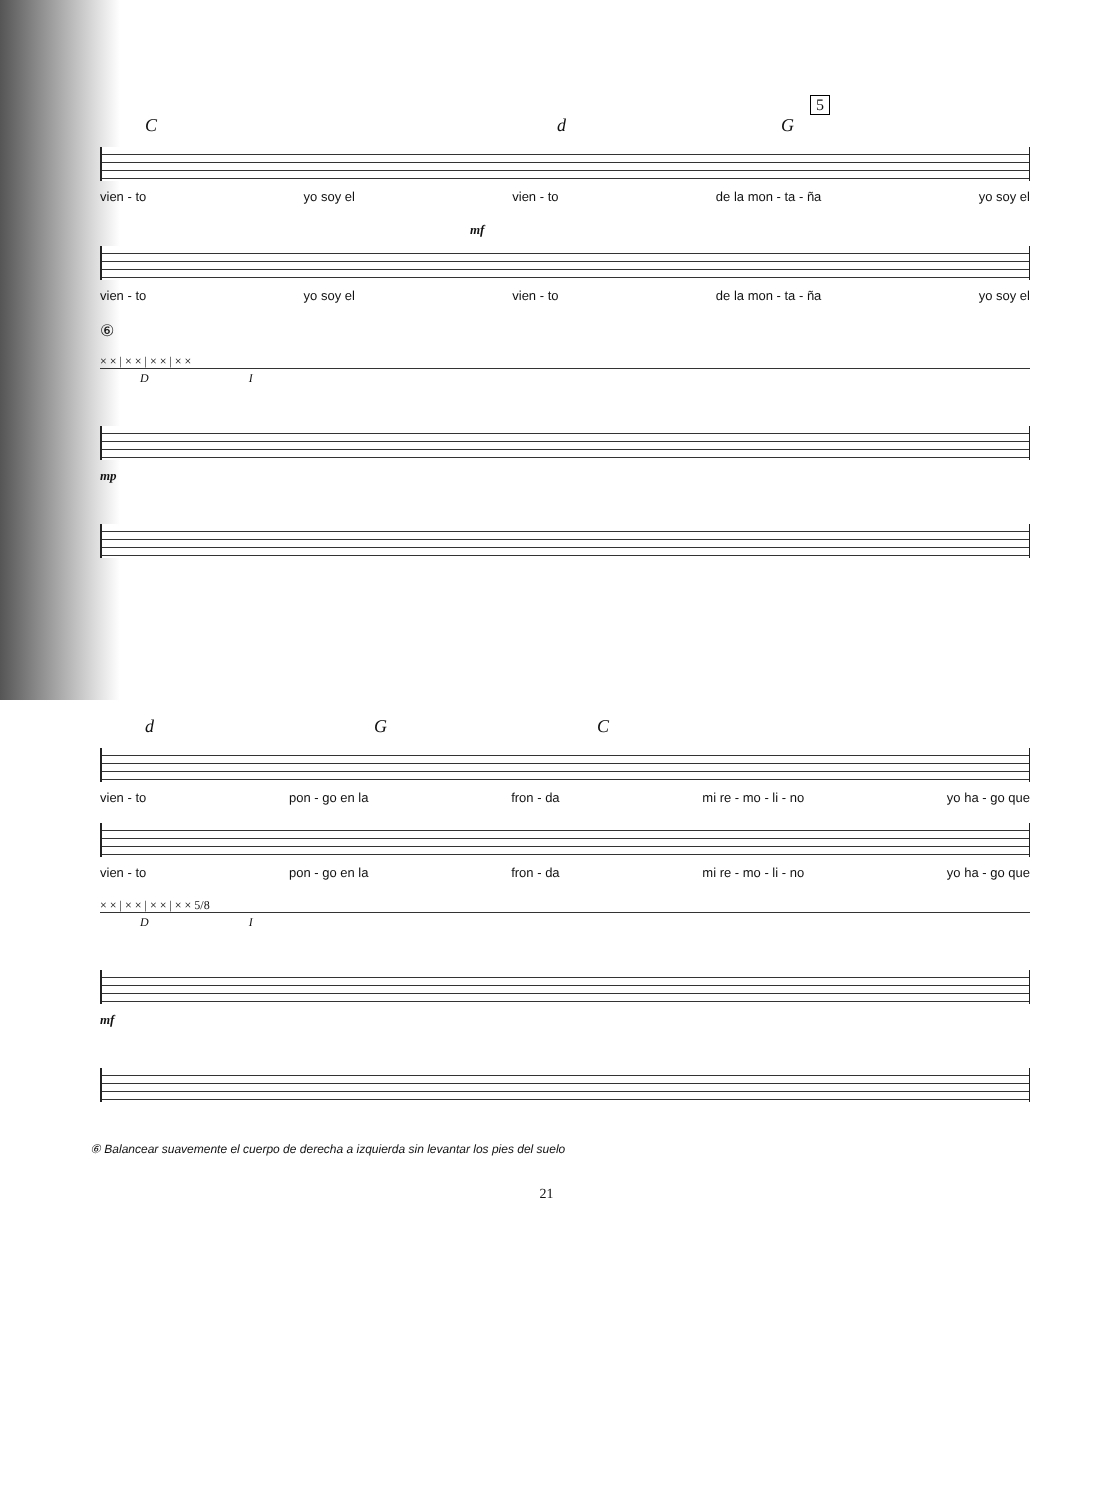5
Cd G
vien - to yo soy el vien - to de la mon - ta - ña yo soy el
mf
vien - to yo soy el vien - to de la mon - ta - ña yo soy el
⑥
× × | × × | × × | × ×
D I
mp
d G C
vien - to pon - go en la fron - da mi re - mo - li - no yo ha - go que
vien - to pon - go en la fron - da mi re - mo - li - no yo ha - go que
× × | × × | × × | × × 5/8
D I
mf
⑥ Balancear suavemente el cuerpo de derecha a izquierda sin levantar los pies del suelo
21